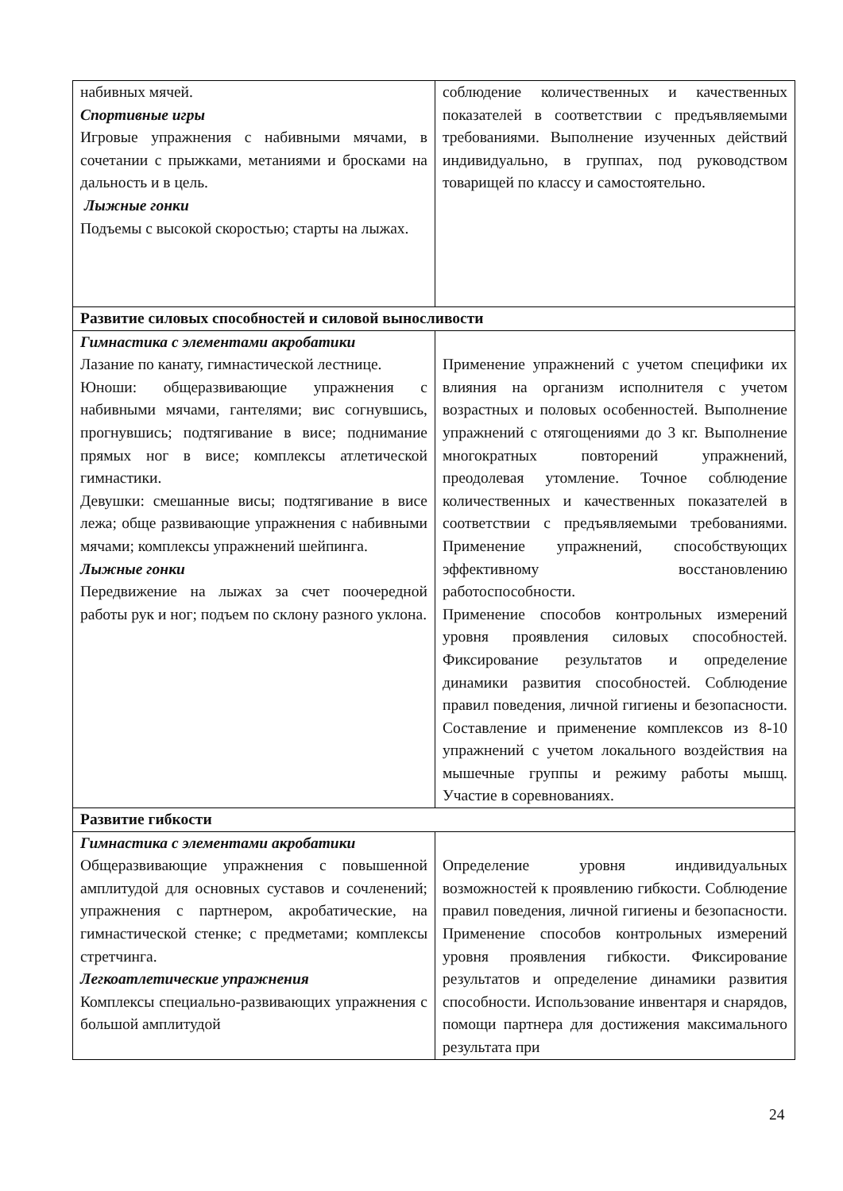| набивных мячей. Спортивные игры Игровые упражнения с набивными мячами, в сочетании с прыжками, метаниями и бросками на дальность и в цель. Лыжные гонки Подъемы с высокой скоростью; старты на лыжах. | соблюдение количественных и качественных показателей в соответствии с предъявляемыми требованиями. Выполнение изученных действий индивидуально, в группах, под руководством товарищей по классу и самостоятельно. |
| Развитие силовых способностей и силовой выносливости | |
| Гимнастика с элементами акробатики Лазание по канату, гимнастической лестнице. Юноши: общеразвивающие упражнения с набивными мячами, гантелями; вис согнувшись, прогнувшись; подтягивание в висе; поднимание прямых ног в висе; комплексы атлетической гимнастики. Девушки: смешанные висы; подтягивание в висе лежа; обще развивающие упражнения с набивными мячами; комплексы упражнений шейпинга. Лыжные гонки Передвижение на лыжах за счет поочередной работы рук и ног; подъем по склону разного уклона. | Применение упражнений с учетом специфики их влияния на организм исполнителя с учетом возрастных и половых особенностей. Выполнение упражнений с отягощениями до 3 кг. Выполнение многократных повторений упражнений, преодолевая утомление. Точное соблюдение количественных и качественных показателей в соответствии с предъявляемыми требованиями. Применение упражнений, способствующих эффективному восстановлению работоспособности. Применение способов контрольных измерений уровня проявления силовых способностей. Фиксирование результатов и определение динамики развития способностей. Соблюдение правил поведения, личной гигиены и безопасности. Составление и применение комплексов из 8-10 упражнений с учетом локального воздействия на мышечные группы и режиму работы мышц. Участие в соревнованиях. |
| Развитие гибкости | |
| Гимнастика с элементами акробатики Общеразвивающие упражнения с повышенной амплитудой для основных суставов и сочленений; упражнения с партнером, акробатические, на гимнастической стенке; с предметами; комплексы стретчинга. Легкоатлетические упражнения Комплексы специально-развивающих упражнения с большой амплитудой | Определение уровня индивидуальных возможностей к проявлению гибкости. Соблюдение правил поведения, личной гигиены и безопасности. Применение способов контрольных измерений уровня проявления гибкости. Фиксирование результатов и определение динамики развития способности. Использование инвентаря и снарядов, помощи партнера для достижения максимального результата при |
24